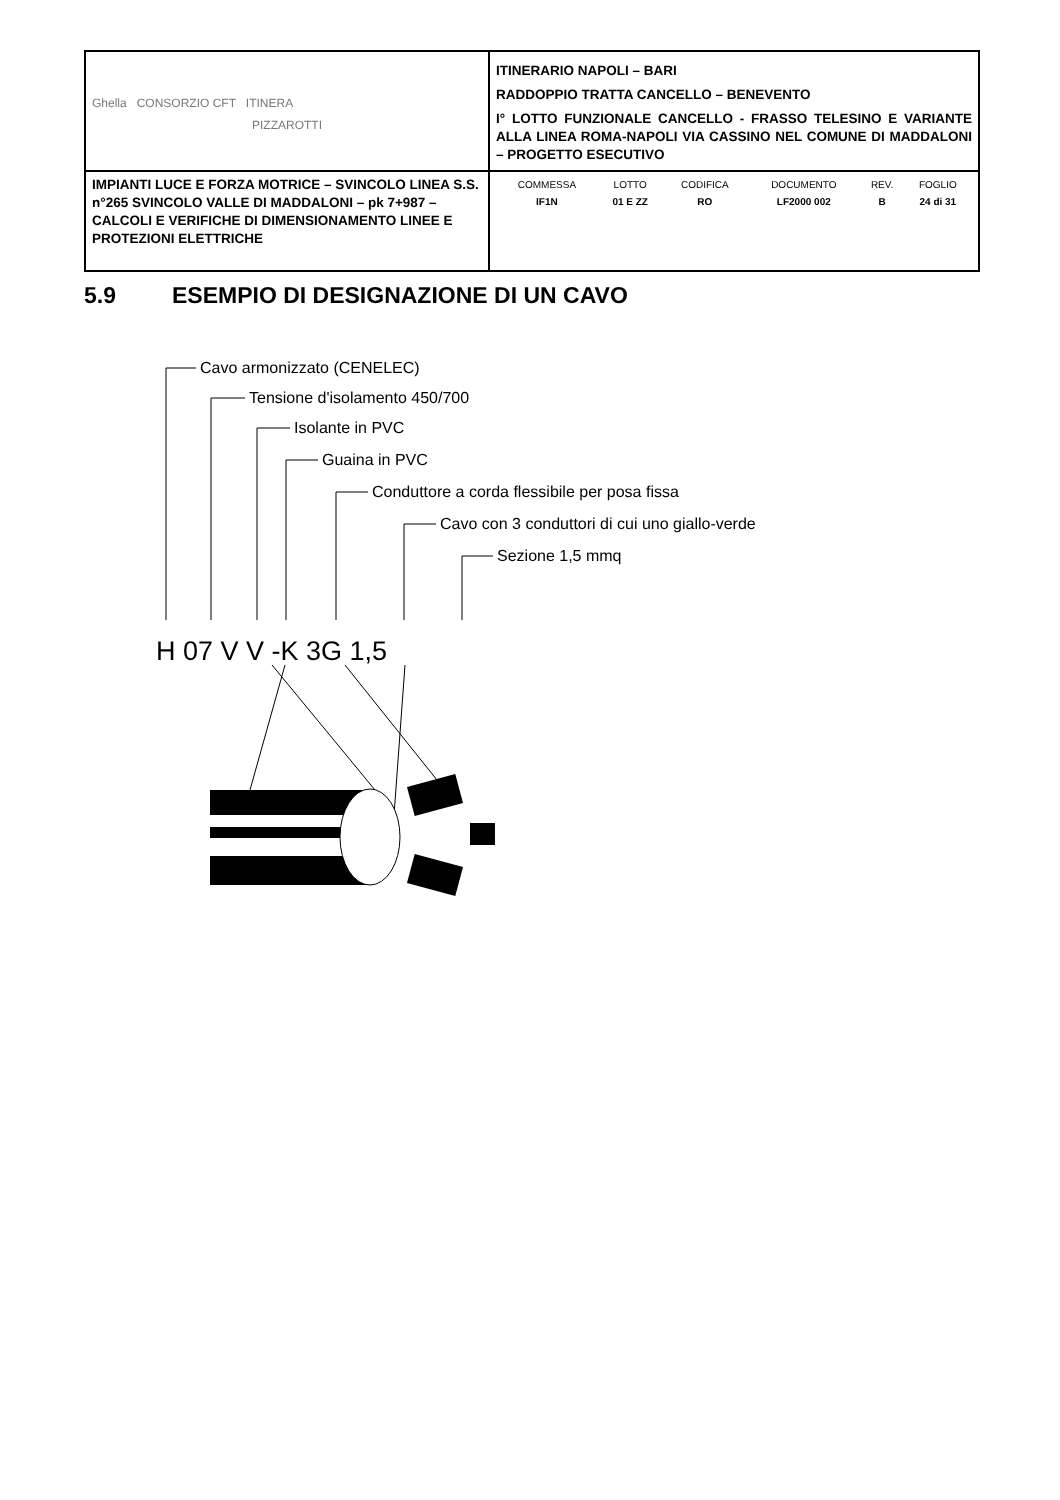| Ghella CONSORZIO CFT ITINERA PIZZAROTTI | ITINERARIO NAPOLI – BARI RADDOPPIO TRATTA CANCELLO – BENEVENTO I° LOTTO FUNZIONALE CANCELLO - FRASSO TELESINO E VARIANTE ALLA LINEA ROMA-NAPOLI VIA CASSINO NEL COMUNE DI MADDALONI – PROGETTO ESECUTIVO |
| IMPIANTI LUCE E FORZA MOTRICE – SVINCOLO LINEA S.S. n°265 SVINCOLO VALLE DI MADDALONI – pk 7+987 –CALCOLI E VERIFICHE DI DIMENSIONAMENTO LINEE E PROTEZIONI ELETTRICHE | / COMMESSA / LOTTO / CODIFICA / DOCUMENTO / REV. / FOGLIO / / IF1N / 01 E ZZ / RO / LF2000 002 / B / 24 di 31 / |
5.9 ESEMPIO DI DESIGNAZIONE DI UN CAVO
Cavo armonizzato (CENELEC)
Tensione d'isolamento 450/700
Isolante in PVC
Guaina in PVC
Conduttore a corda flessibile per posa fissa
Cavo con 3 conduttori di cui uno giallo-verde
Sezione 1,5 mmq
H 07 V V -K 3G 1,5